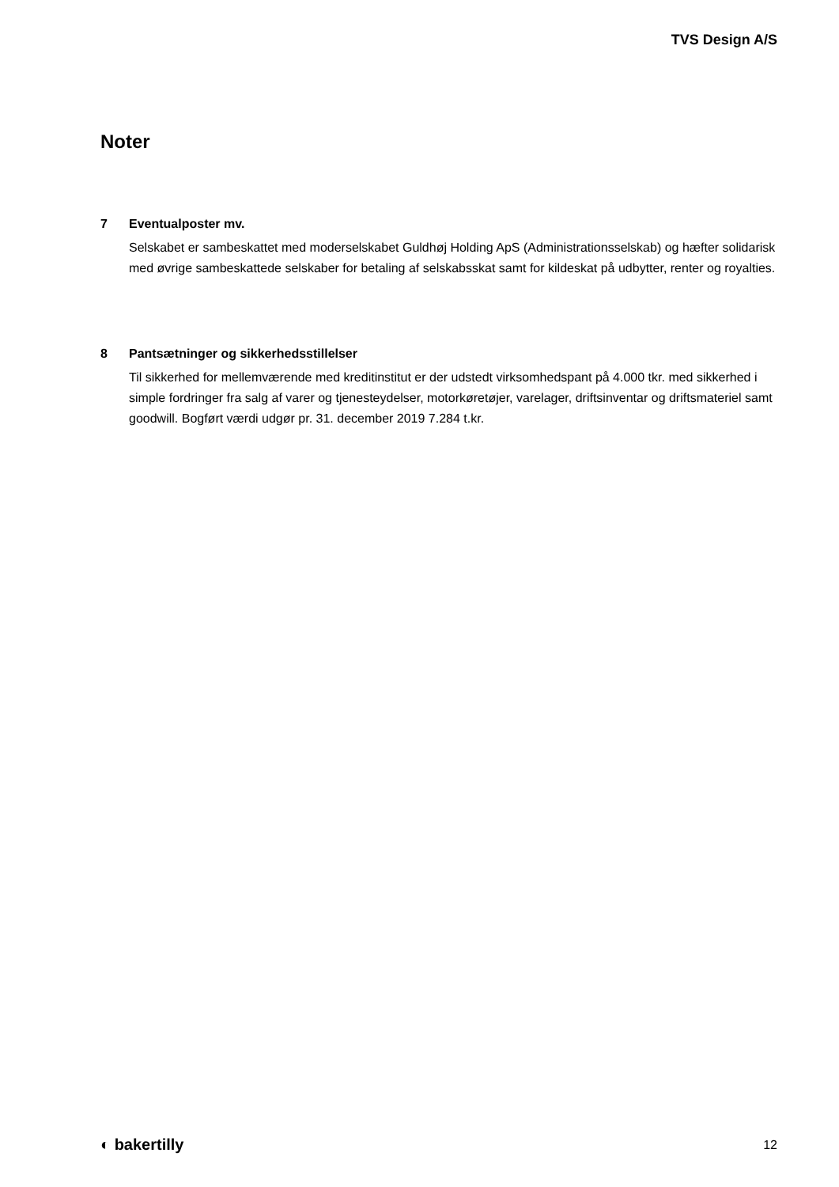TVS Design A/S
Noter
7 Eventualposter mv.
Selskabet er sambeskattet med moderselskabet Guldhøj Holding ApS (Administrationsselskab) og hæfter solidarisk med øvrige sambeskattede selskaber for betaling af selskabsskat samt for kildeskat på udbytter, renter og royalties.
8 Pantsætninger og sikkerhedsstillelser
Til sikkerhed for mellemværende med kreditinstitut er der udstedt virksomhedspant på 4.000 tkr. med sikkerhed i simple fordringer fra salg af varer og tjenesteydelser, motorkøretøjer, varelager, driftsinventar og driftsmateriel samt goodwill. Bogført værdi udgør pr. 31. december 2019 7.284 t.kr.
◐ bakertilly
12